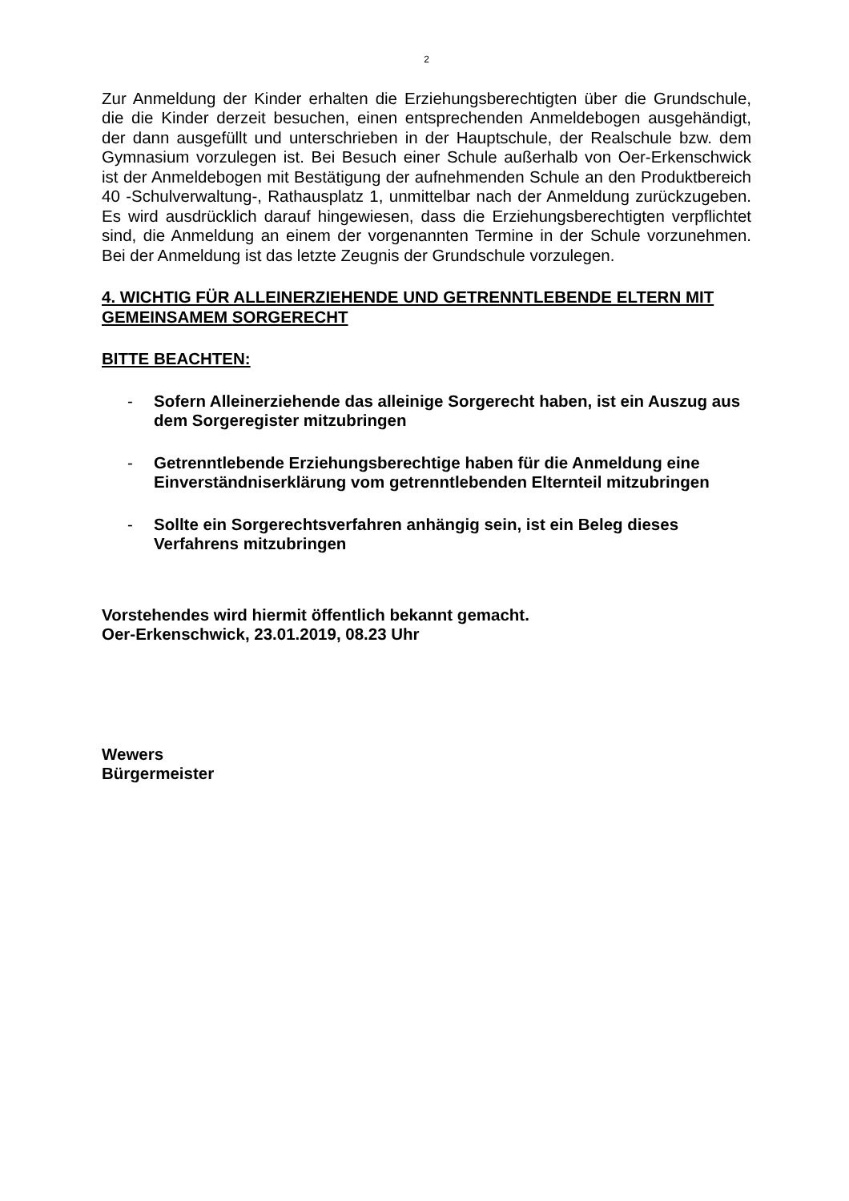2
Zur Anmeldung der Kinder erhalten die Erziehungsberechtigten über die Grundschule, die die Kinder derzeit besuchen, einen entsprechenden Anmeldebogen ausgehändigt, der dann ausgefüllt und unterschrieben in der Hauptschule, der Realschule bzw. dem Gymnasium vorzulegen ist. Bei Besuch einer Schule außerhalb von Oer-Erkenschwick ist der Anmeldebogen mit Bestätigung der aufnehmenden Schule an den Produktbereich 40 -Schulverwaltung-, Rathausplatz 1, unmittelbar nach der Anmeldung zurückzugeben. Es wird ausdrücklich darauf hingewiesen, dass die Erziehungsberechtigten verpflichtet sind, die Anmeldung an einem der vorgenannten Termine in der Schule vorzunehmen. Bei der Anmeldung ist das letzte Zeugnis der Grundschule vorzulegen.
4. WICHTIG FÜR ALLEINERZIEHENDE UND GETRENNTLEBENDE ELTERN MIT GEMEINSAMEM SORGERECHT
BITTE BEACHTEN:
- Sofern Alleinerziehende das alleinige Sorgerecht haben, ist ein Auszug aus dem Sorgeregister mitzubringen
- Getrenntlebende Erziehungsberechtige haben für die Anmeldung eine Einverständniserklärung vom getrenntlebenden Elternteil mitzubringen
- Sollte ein Sorgerechtsverfahren anhängig sein, ist ein Beleg dieses Verfahrens mitzubringen
Vorstehendes wird hiermit öffentlich bekannt gemacht.
Oer-Erkenschwick, 23.01.2019, 08.23 Uhr
Wewers
Bürgermeister